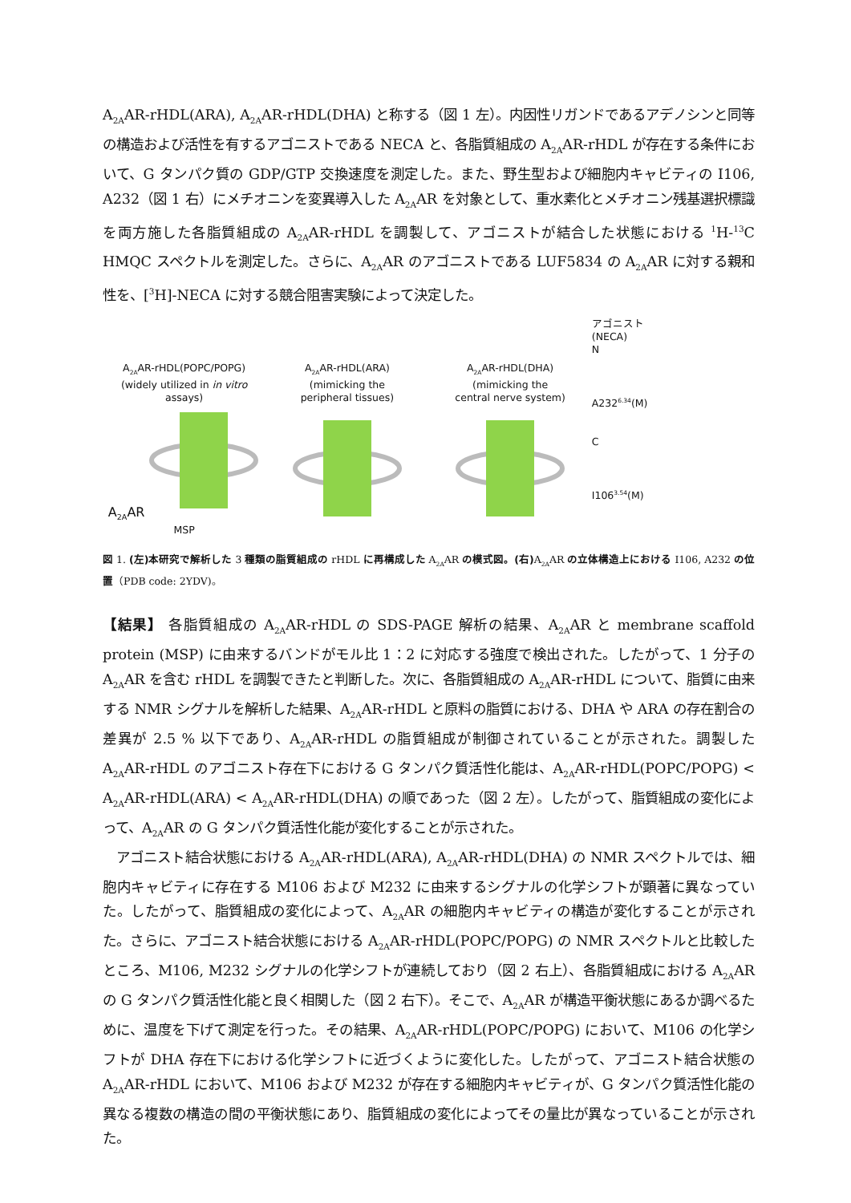A<sub>2A</sub>AR-rHDL(ARA), A<sub>2A</sub>AR-rHDL(DHA) と称する（図 1 左）。内因性リガンドであるアデノシンと同等の構造および活性を有するアゴニストである NECA と、各脂質組成の A<sub>2A</sub>AR-rHDL が存在する条件において、G タンパク質の GDP/GTP 交換速度を測定した。また、野生型および細胞内キャビティの I106, A232（図 1 右）にメチオニンを変異導入した A<sub>2A</sub>AR を対象として、重水素化とメチオニン残基選択標識を両方施した各脂質組成の A<sub>2A</sub>AR-rHDL を調製して、アゴニストが結合した状態における <sup>1</sup>H-<sup>13</sup>C HMQC スペクトルを測定した。さらに、A<sub>2A</sub>AR のアゴニストである LUF5834 の A<sub>2A</sub>AR に対する親和性を、[<sup>3</sup>H]-NECA に対する競合阻害実験によって決定した。
A<sub>2A</sub>AR-rHDL(POPC/POPG)
(widely utilized in in vitro
assays)
A<sub>2A</sub>AR
MSP
A<sub>2A</sub>AR-rHDL(ARA)
(mimicking the
peripheral tissues)
A<sub>2A</sub>AR-rHDL(DHA)
(mimicking the
central nerve system)
アゴニスト
(NECA)
N
A232<sup>6.34</sup>(M)
C
I106<sup>3.54</sup>(M)
図 1. (左)本研究で解析した 3 種類の脂質組成の rHDL に再構成した A<sub>2A</sub>AR の模式図。(右) A<sub>2A</sub>AR の立体構造上における I106, A232 の位置（PDB code: 2YDV)。
【結果】 各脂質組成の A<sub>2A</sub>AR-rHDL の SDS-PAGE 解析の結果、A<sub>2A</sub>AR と membrane scaffold protein (MSP) に由来するバンドがモル比 1：2 に対応する強度で検出された。したがって、1 分子の A<sub>2A</sub>AR を含む rHDL を調製できたと判断した。次に、各脂質組成の A<sub>2A</sub>AR-rHDL について、脂質に由来する NMR シグナルを解析した結果、A<sub>2A</sub>AR-rHDL と原料の脂質における、DHA や ARA の存在割合の差異が 2.5 % 以下であり、A<sub>2A</sub>AR-rHDL の脂質組成が制御されていることが示された。調製した A<sub>2A</sub>AR-rHDL のアゴニスト存在下における G タンパク質活性化能は、A<sub>2A</sub>AR-rHDL(POPC/POPG) < A<sub>2A</sub>AR-rHDL(ARA) < A<sub>2A</sub>AR-rHDL(DHA) の順であった（図 2 左）。したがって、脂質組成の変化によって、A<sub>2A</sub>AR の G タンパク質活性化能が変化することが示された。
　アゴニスト結合状態における A<sub>2A</sub>AR-rHDL(ARA), A<sub>2A</sub>AR-rHDL(DHA) の NMR スペクトルでは、細胞内キャビティに存在する M106 および M232 に由来するシグナルの化学シフトが顕著に異なっていた。したがって、脂質組成の変化によって、A<sub>2A</sub>AR の細胞内キャビティの構造が変化することが示された。さらに、アゴニスト結合状態における A<sub>2A</sub>AR-rHDL(POPC/POPG) の NMR スペクトルと比較したところ、M106, M232 シグナルの化学シフトが連続しており（図 2 右上）、各脂質組成における A<sub>2A</sub>AR の G タンパク質活性化能と良く相関した（図 2 右下）。そこで、A<sub>2A</sub>AR が構造平衡状態にあるか調べるために、温度を下げて測定を行った。その結果、A<sub>2A</sub>AR-rHDL(POPC/POPG) において、M106 の化学シフトが DHA 存在下における化学シフトに近づくように変化した。したがって、アゴニスト結合状態の A<sub>2A</sub>AR-rHDL において、M106 および M232 が存在する細胞内キャビティが、G タンパク質活性化能の異なる複数の構造の間の平衡状態にあり、脂質組成の変化によってその量比が異なっていることが示された。